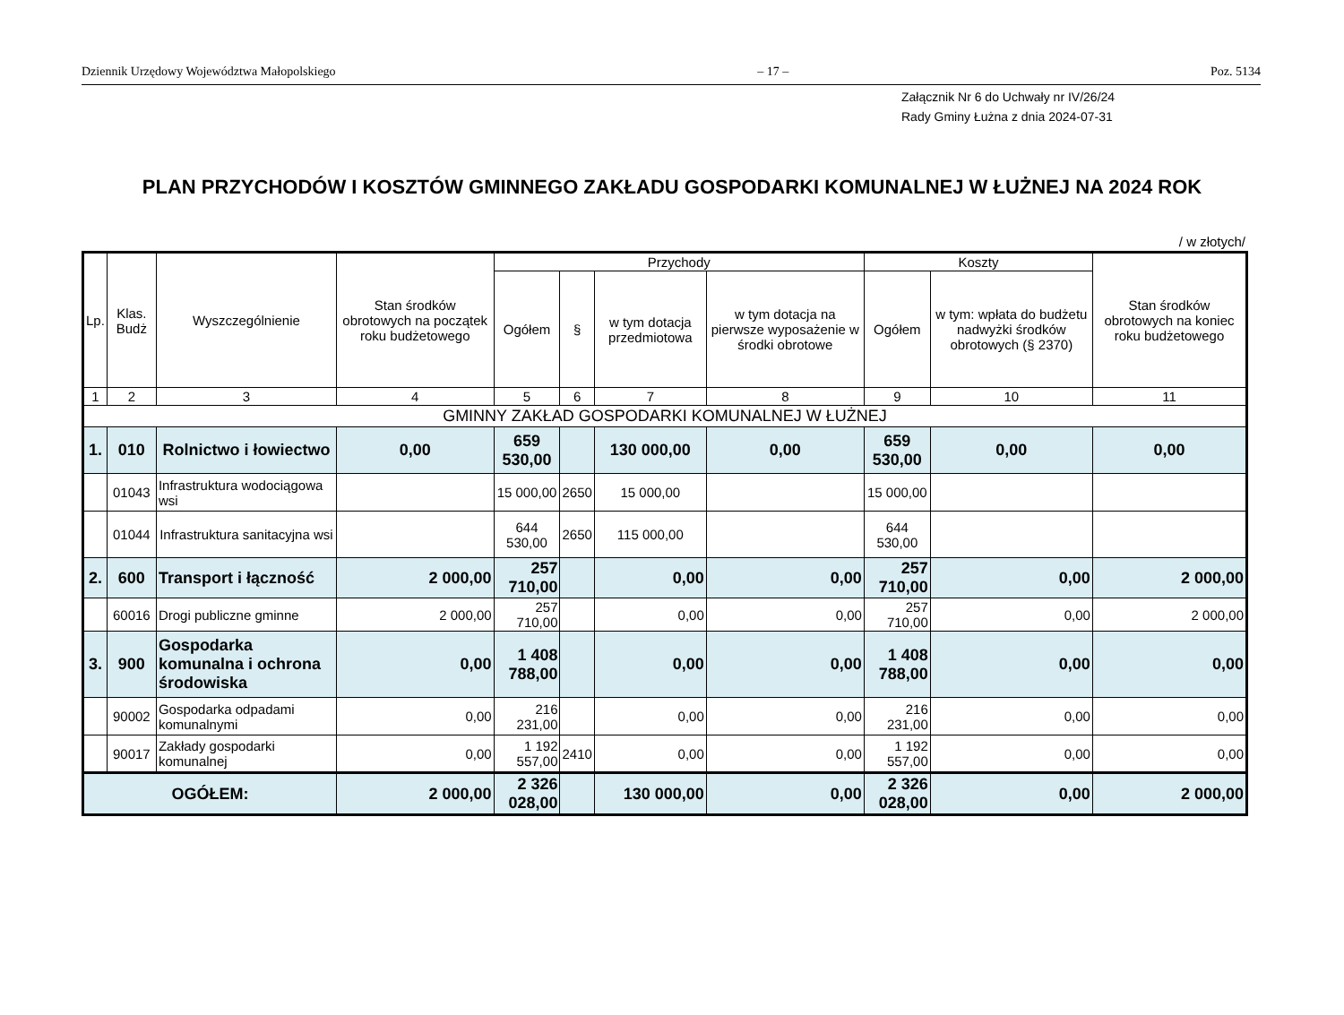Dziennik Urzędowy Województwa Małopolskiego – 17 – Poz. 5134
Załącznik Nr 6 do Uchwały nr IV/26/24
Rady Gminy Łużna z dnia 2024-07-31
PLAN PRZYCHODÓW I KOSZTÓW GMINNEGO ZAKŁADU GOSPODARKI KOMUNALNEJ W ŁUŻNEJ NA 2024 ROK
/ w złotych/
| Lp. | Klas. Budż | Wyszczególnienie | Stan środków obrotowych na początek roku budżetowego | Przychody | | | | Koszty | | Stan środków obrotowych na koniec roku budżetowego |
| --- | --- | --- | --- | --- | --- | --- | --- | --- | --- | --- |
| | | | | Ogółem | § | w tym dotacja przedmiotowa | w tym dotacja na pierwsze wyposażenie w środki obrotowe | Ogółem | w tym: wpłata do budżetu nadwyżki środków obrotowych (§ 2370) | |
| 1 | 2 | 3 | 4 | 5 | 6 | 7 | 8 | 9 | 10 | 11 |
| GMINNY ZAKŁAD GOSPODARKI KOMUNALNEJ W ŁUŻNEJ | | | | | | | | | | |
| 1. | 010 | Rolnictwo i łowiectwo | 0,00 | 659 530,00 | | 130 000,00 | 0,00 | 659 530,00 | 0,00 | 0,00 |
| | 01043 | Infrastruktura wodociągowa wsi | | 15 000,00 | 2650 | 15 000,00 | | 15 000,00 | | |
| | 01044 | Infrastruktura sanitacyjna wsi | | 644 530,00 | 2650 | 115 000,00 | | 644 530,00 | | |
| 2. | 600 | Transport i łączność | 2 000,00 | 257 710,00 | | 0,00 | 0,00 | 257 710,00 | 0,00 | 2 000,00 |
| | 60016 | Drogi publiczne gminne | 2 000,00 | 257 710,00 | | 0,00 | 0,00 | 257 710,00 | 0,00 | 2 000,00 |
| 3. | 900 | Gospodarka komunalna i ochrona środowiska | 0,00 | 1 408 788,00 | | 0,00 | 0,00 | 1 408 788,00 | 0,00 | 0,00 |
| | 90002 | Gospodarka odpadami komunalnymi | 0,00 | 216 231,00 | | 0,00 | 0,00 | 216 231,00 | 0,00 | 0,00 |
| | 90017 | Zakłady gospodarki komunalnej | 0,00 | 1 192 557,00 | 2410 | 0,00 | 0,00 | 1 192 557,00 | 0,00 | 0,00 |
| OGÓŁEM: | | | 2 000,00 | 2 326 028,00 | | 130 000,00 | 0,00 | 2 326 028,00 | 0,00 | 2 000,00 |